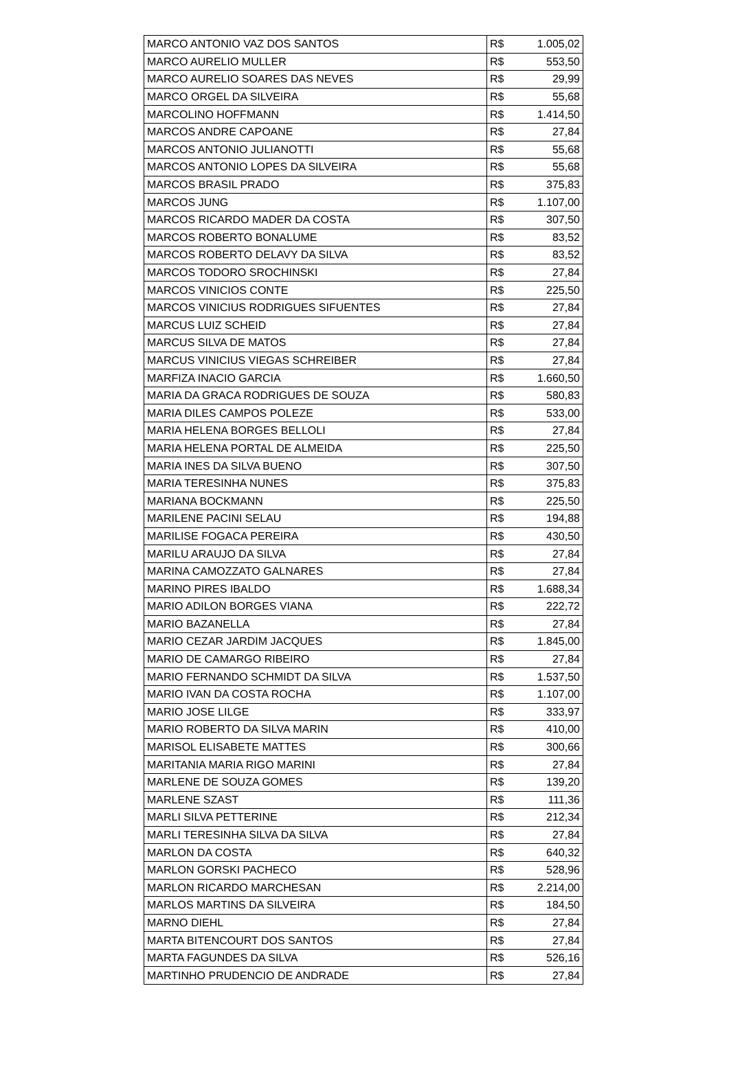| MARCO ANTONIO VAZ DOS SANTOS | R$ | 1.005,02 |
| MARCO AURELIO MULLER | R$ | 553,50 |
| MARCO AURELIO SOARES DAS NEVES | R$ | 29,99 |
| MARCO ORGEL DA SILVEIRA | R$ | 55,68 |
| MARCOLINO HOFFMANN | R$ | 1.414,50 |
| MARCOS ANDRE CAPOANE | R$ | 27,84 |
| MARCOS ANTONIO JULIANOTTI | R$ | 55,68 |
| MARCOS ANTONIO LOPES DA SILVEIRA | R$ | 55,68 |
| MARCOS BRASIL PRADO | R$ | 375,83 |
| MARCOS JUNG | R$ | 1.107,00 |
| MARCOS RICARDO MADER DA COSTA | R$ | 307,50 |
| MARCOS ROBERTO BONALUME | R$ | 83,52 |
| MARCOS ROBERTO DELAVY DA SILVA | R$ | 83,52 |
| MARCOS TODORO SROCHINSKI | R$ | 27,84 |
| MARCOS VINICIOS CONTE | R$ | 225,50 |
| MARCOS VINICIUS RODRIGUES SIFUENTES | R$ | 27,84 |
| MARCUS LUIZ SCHEID | R$ | 27,84 |
| MARCUS SILVA DE MATOS | R$ | 27,84 |
| MARCUS VINICIUS VIEGAS SCHREIBER | R$ | 27,84 |
| MARFIZA INACIO GARCIA | R$ | 1.660,50 |
| MARIA DA GRACA RODRIGUES DE SOUZA | R$ | 580,83 |
| MARIA DILES CAMPOS POLEZE | R$ | 533,00 |
| MARIA HELENA BORGES BELLOLI | R$ | 27,84 |
| MARIA HELENA PORTAL DE ALMEIDA | R$ | 225,50 |
| MARIA INES DA SILVA BUENO | R$ | 307,50 |
| MARIA TERESINHA NUNES | R$ | 375,83 |
| MARIANA BOCKMANN | R$ | 225,50 |
| MARILENE PACINI SELAU | R$ | 194,88 |
| MARILISE FOGACA PEREIRA | R$ | 430,50 |
| MARILU ARAUJO DA SILVA | R$ | 27,84 |
| MARINA CAMOZZATO GALNARES | R$ | 27,84 |
| MARINO PIRES IBALDO | R$ | 1.688,34 |
| MARIO ADILON BORGES VIANA | R$ | 222,72 |
| MARIO BAZANELLA | R$ | 27,84 |
| MARIO CEZAR JARDIM JACQUES | R$ | 1.845,00 |
| MARIO DE CAMARGO RIBEIRO | R$ | 27,84 |
| MARIO FERNANDO SCHMIDT DA SILVA | R$ | 1.537,50 |
| MARIO IVAN DA COSTA ROCHA | R$ | 1.107,00 |
| MARIO JOSE LILGE | R$ | 333,97 |
| MARIO ROBERTO DA SILVA MARIN | R$ | 410,00 |
| MARISOL ELISABETE MATTES | R$ | 300,66 |
| MARITANIA MARIA RIGO MARINI | R$ | 27,84 |
| MARLENE DE SOUZA GOMES | R$ | 139,20 |
| MARLENE SZAST | R$ | 111,36 |
| MARLI SILVA PETTERINE | R$ | 212,34 |
| MARLI TERESINHA SILVA DA SILVA | R$ | 27,84 |
| MARLON DA COSTA | R$ | 640,32 |
| MARLON GORSKI PACHECO | R$ | 528,96 |
| MARLON RICARDO MARCHESAN | R$ | 2.214,00 |
| MARLOS MARTINS DA SILVEIRA | R$ | 184,50 |
| MARNO DIEHL | R$ | 27,84 |
| MARTA BITENCOURT DOS SANTOS | R$ | 27,84 |
| MARTA FAGUNDES DA SILVA | R$ | 526,16 |
| MARTINHO PRUDENCIO DE ANDRADE | R$ | 27,84 |